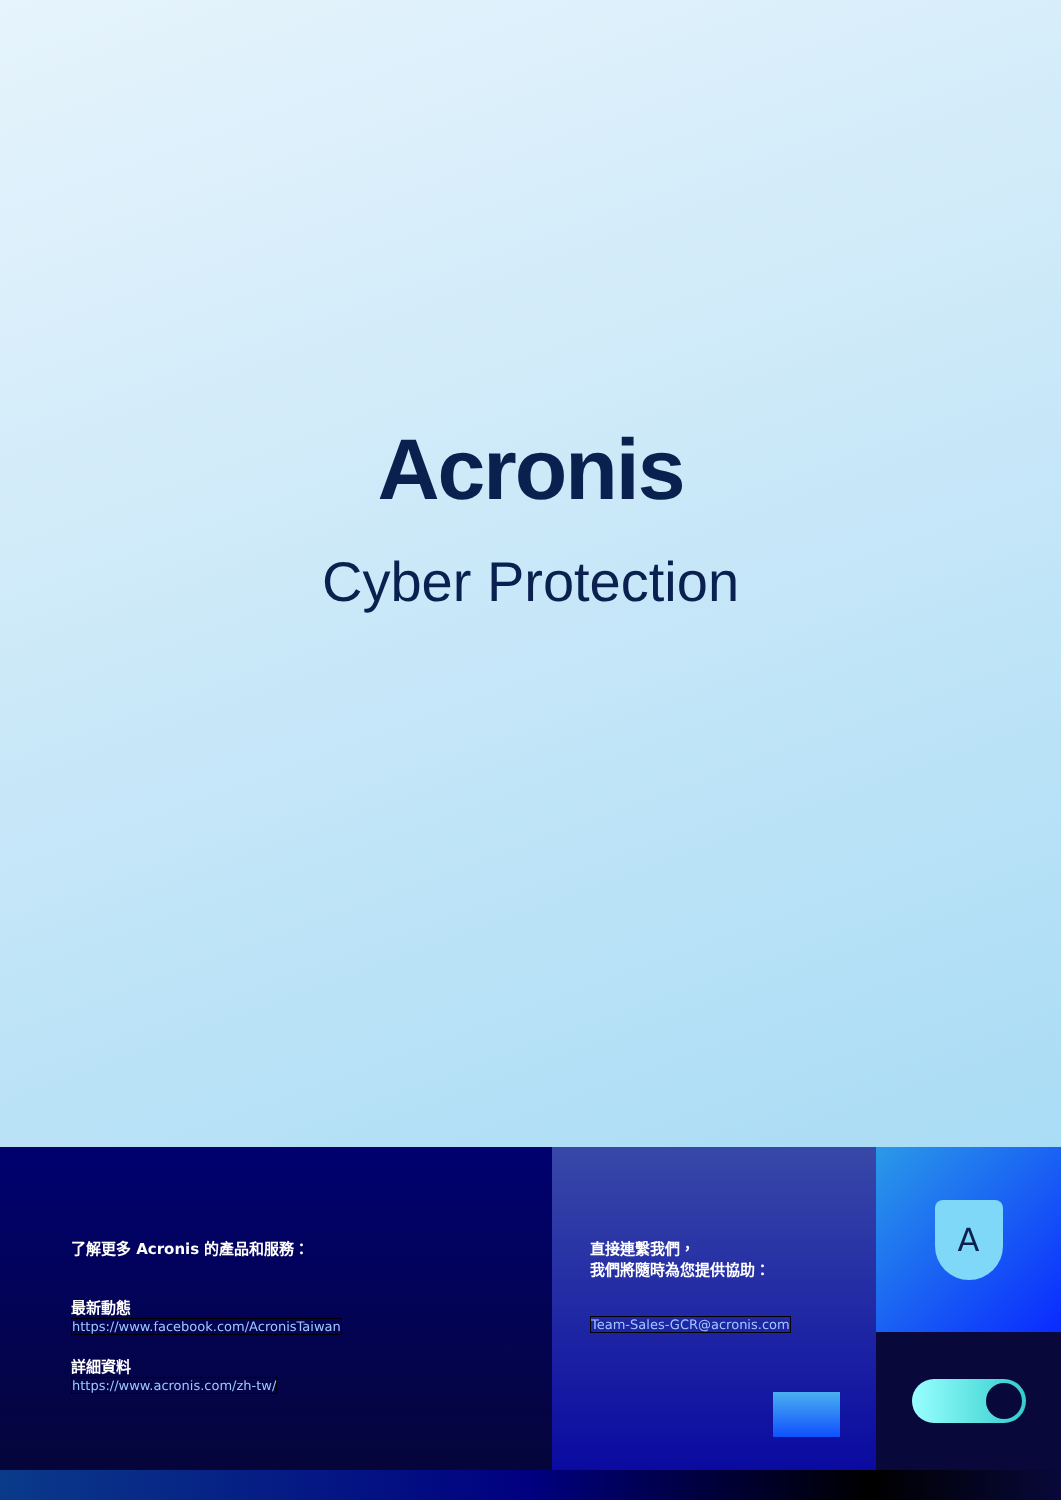Acronis
Cyber Protection
了解更多 Acronis 的產品和服務：
最新動態
https://www.facebook.com/AcronisTaiwan
詳細資料
https://www.acronis.com/zh-tw/
直接連繫我們，
我們將隨時為您提供協助：
Team-Sales-GCR@acronis.com
A